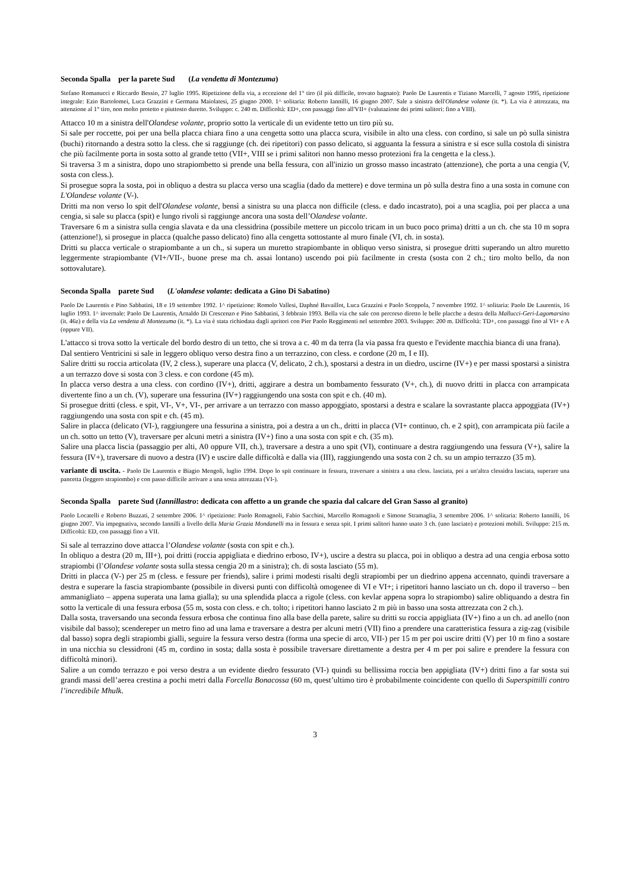Seconda Spalla per la parete Sud (La vendetta di Montezuma)
Stefano Romanucci e Riccardo Bessio, 27 luglio 1995. Ripetizione della via, a eccezione del 1° tiro (il più difficile, trovato bagnato): Paolo De Laurentis e Tiziano Marcelli, 7 agosto 1995, ripetizione integrale: Ezio Bartolomei, Luca Grazzini e Germana Maiolatesi, 25 giugno 2000. 1^ solitaria: Roberto Iannilli, 16 giugno 2007. Sale a sinistra dell'Olandese volante (it. *). La via è attrezzata, ma attenzione al 1° tiro, non molto protetto e piuttosto duretto. Sviluppo: c. 240 m. Difficoltà: ED+, con passaggi fino all'VII+ (valutazione dei primi salitori: fino a VIII).
Attacco 10 m a sinistra dell'Olandese volante, proprio sotto la verticale di un evidente tetto un tiro più su.
Si sale per roccette, poi per una bella placca chiara fino a una cengetta sotto una placca scura, visibile in alto una cless. con cordino, si sale un pò sulla sinistra (buchi) ritornando a destra sotto la cless. che si raggiunge (ch. dei ripetitori) con passo delicato, si agguanta la fessura a sinistra e si esce sulla costola di sinistra che più facilmente porta in sosta sotto al grande tetto (VII+, VIII se i primi salitori non hanno messo protezioni fra la cengetta e la cless.).
Si traversa 3 m a sinistra, dopo uno strapiombetto si prende una bella fessura, con all'inizio un grosso masso incastrato (attenzione), che porta a una cengia (V, sosta con cless.).
Si prosegue sopra la sosta, poi in obliquo a destra su placca verso una scaglia (dado da mettere) e dove termina un pò sulla destra fino a una sosta in comune con L'Olandese volante (V-).
Dritti ma non verso lo spit dell'Olandese volante, bensì a sinistra su una placca non difficile (cless. e dado incastrato), poi a una scaglia, poi per placca a una cengia, si sale su placca (spit) e lungo rivoli si raggiunge ancora una sosta dell’Olandese volante.
Traversare 6 m a sinistra sulla cengia slavata e da una clessidrina (possibile mettere un piccolo tricam in un buco poco prima) dritti a un ch. che sta 10 m sopra (attenzione!), si prosegue in placca (qualche passo delicato) fino alla cengetta sottostante al muro finale (VI, ch. in sosta).
Dritti su placca verticale o strapiombante a un ch., si supera un muretto strapiombante in obliquo verso sinistra, si prosegue dritti superando un altro muretto leggermente strapiombante (VI+/VII-, buone prese ma ch. assai lontano) uscendo poi più facilmente in cresta (sosta con 2 ch.; tiro molto bello, da non sottovalutare).
Seconda Spalla parete Sud (L'olandese volante: dedicata a Gino Di Sabatino)
Paolo De Laurentis e Pino Sabbatini, 18 e 19 settembre 1992. 1^ ripetizione: Romolo Vallesi, Daphné Bavaillot, Luca Grazzini e Paolo Scoppola, 7 novembre 1992. 1^ solitaria: Paolo De Laurentis, 16 luglio 1993. 1^ invernale: Paolo De Laurentis, Arnaldo Di Crescenzo e Pino Sabbatini, 3 febbraio 1993. Bella via che sale con percorso diretto le belle placche a destra della Mallucci-Geri-Lagomarsino (it. 46z) e della via La vendetta di Montezuma (it. *). La via è stata richiodata dagli apritori con Pier Paolo Reggimenti nel settembre 2003. Sviluppo: 200 m. Difficoltà: TD+, con passaggi fino al VI+ e A (oppure VII).
L'attacco si trova sotto la verticale del bordo destro di un tetto, che si trova a c. 40 m da terra (la via passa fra questo e l'evidente macchia bianca di una frana).
Dal sentiero Ventricini si sale in leggero obliquo verso destra fino a un terrazzino, con cless. e cordone (20 m, I e II).
Salire dritti su roccia articolata (IV, 2 cless.), superare una placca (V, delicato, 2 ch.), spostarsi a destra in un diedro, uscirne (IV+) e per massi spostarsi a sinistra a un terrazzo dove si sosta con 3 cless. e con cordone (45 m).
In placca verso destra a una cless. con cordino (IV+), dritti, aggirare a destra un bombamento fessurato (V+, ch.), di nuovo dritti in placca con arrampicata divertente fino a un ch. (V), superare una fessurina (IV+) raggiungendo una sosta con spit e ch. (40 m).
Si prosegue dritti (cless. e spit, VI-, V+, VI-, per arrivare a un terrazzo con masso appoggiato, spostarsi a destra e scalare la sovrastante placca appoggiata (IV+) raggiungendo una sosta con spit e ch. (45 m).
Salire in placca (delicato (VI-), raggiungere una fessurina a sinistra, poi a destra a un ch., dritti in placca (VI+ continuo, ch. e 2 spit), con arrampicata più facile a un ch. sotto un tetto (V), traversare per alcuni metri a sinistra (IV+) fino a una sosta con spit e ch. (35 m).
Salire una placca liscia (passaggio per alti, A0 oppure VII, ch.), traversare a destra a uno spit (VI), continuare a destra raggiungendo una fessura (V+), salire la fessura (IV+), traversare di nuovo a destra (IV) e uscire dalle difficoltà e dalla via (III), raggiungendo una sosta con 2 ch. su un ampio terrazzo (35 m).
variante di uscita. - Paolo De Laurentis e Biagio Mengoli, luglio 1994. Dopo lo spit continuare in fessura, traversare a sinistra a una cless. lasciata, poi a un'altra clessidra lasciata, superare una pancetta (leggero strapiombo) e con passo difficile arrivare a una sosta attrezzata (VI-).
Seconda Spalla parete Sud (Iannillastro: dedicata con affetto a un grande che spazia dal calcare del Gran Sasso al granito)
Paolo Locatelli e Roberto Buzzati, 2 settembre 2006. 1^ ripetizione: Paolo Romagnoli, Fabio Sacchini, Marcello Romagnoli e Simone Stramaglia, 3 settembre 2006. 1^ solitaria: Roberto Iannilli, 16 giugno 2007. Via impegnativa, secondo Iannilli a livello della Maria Grazia Mondanelli ma in fessura e senza spit. I primi salitori hanno usato 3 ch. (uno lasciato) e protezioni mobili. Sviluppo: 215 m. Difficoltà: ED, con passaggi fino a VII.
Si sale al terrazzino dove attacca l’Olandese volante (sosta con spit e ch.).
In obliquo a destra (20 m, III+), poi dritti (roccia appigliata e diedrino erboso, IV+), uscire a destra su placca, poi in obliquo a destra ad una cengia erbosa sotto strapiombi (l’Olandese volante sosta sulla stessa cengia 20 m a sinistra); ch. di sosta lasciato (55 m).
Dritti in placca (V-) per 25 m (cless. e fessure per friends), salire i primi modesti risalti degli strapiombi per un diedrino appena accennato, quindi traversare a destra e superare la fascia strapiombante (possibile in diversi punti con difficoltà omogenee di VI e VI+; i ripetitori hanno lasciato un ch. dopo il traverso – ben ammanigliato – appena superata una lama gialla); su una splendida placca a rigole (cless. con kevlar appena sopra lo strapiombo) salire obliquando a destra fin sotto la verticale di una fessura erbosa (55 m, sosta con cless. e ch. tolto; i ripetitori hanno lasciato 2 m più in basso una sosta attrezzata con 2 ch.).
Dalla sosta, traversando una seconda fessura erbosa che continua fino alla base della parete, salire su dritti su roccia appigliata (IV+) fino a un ch. ad anello (non visibile dal basso); scendereper un metro fino ad una lama e traversare a destra per alcuni metri (VII) fino a prendere una caratteristica fessura a zig-zag (visibile dal basso) sopra degli strapiombi gialli, seguire la fessura verso destra (forma una specie di arco, VII-) per 15 m per poi uscire dritti (V) per 10 m fino a sostare in una nicchia su clessidroni (45 m, cordino in sosta; dalla sosta è possibile traversare direttamente a destra per 4 m per poi salire e prendere la fessura con difficoltà minori).
Salire a un comdo terrazzo e poi verso destra a un evidente diedro fessurato (VI-) quindi su bellissima roccia ben appigliata (IV+) dritti fino a far sosta sui grandi massi dell’aerea crestina a pochi metri dalla Forcella Bonacossa (60 m, quest’ultimo tiro è probabilmente coincidente con quello di Superspittilli contro l’incredibile Mhulk.
3